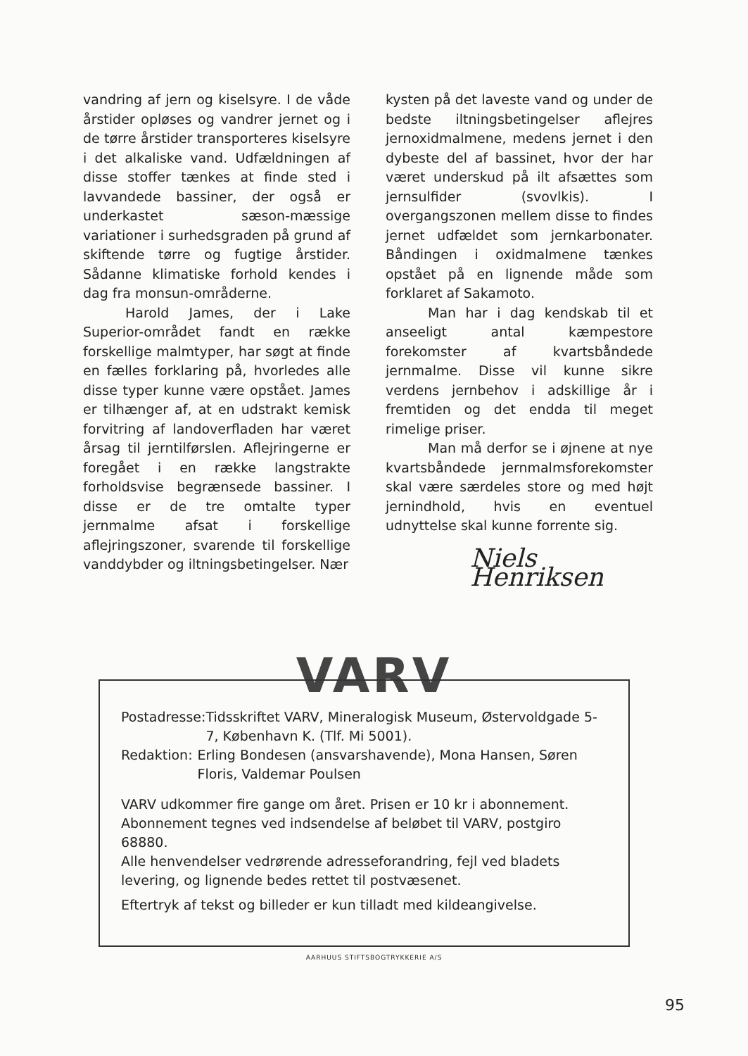vandring af jern og kiselsyre. I de våde årstider opløses og vandrer jernet og i de tørre årstider transporteres kiselsyre i det alkaliske vand. Udfældningen af disse stoffer tænkes at finde sted i lavvandede bassiner, der også er underkastet sæson-mæssige variationer i surhedsgraden på grund af skiftende tørre og fugtige årstider. Sådanne klimatiske forhold kendes i dag fra monsun-områderne.
Harold James, der i Lake Superior-området fandt en række forskellige malmtyper, har søgt at finde en fælles forklaring på, hvorledes alle disse typer kunne være opstået. James er tilhænger af, at en udstrakt kemisk forvitring af landoverfladen har været årsag til jerntilførslen. Aflejringerne er foregået i en række langstrakte forholdsvise begrænsede bassiner. I disse er de tre omtalte typer jernmalme afsat i forskellige aflejringszoner, svarende til forskellige vanddybder og iltningsbetingelser. Nær
kysten på det laveste vand og under de bedste iltningsbetingelser aflejres jernoxidmalmene, medens jernet i den dybeste del af bassinet, hvor der har været underskud på ilt afsættes som jernsulfider (svovlkis). I overgangszonen mellem disse to findes jernet udfældet som jernkarbonater. Båndingen i oxidmalmene tænkes opstået på en lignende måde som forklaret af Sakamoto.
Man har i dag kendskab til et anseeligt antal kæmpestore forekomster af kvartsbåndede jernmalme. Disse vil kunne sikre verdens jernbehov i adskillige år i fremtiden og det endda til meget rimelige priser.
Man må derfor se i øjnene at nye kvartsbåndede jernmalmsforekomster skal være særdeles store og med højt jernindhold, hvis en eventuel udnyttelse skal kunne forrente sig.
Niels Henriksen
VARV
Postadresse: Tidsskriftet VARV, Mineralogisk Museum, Østervoldgade 5-7, København K. (Tlf. Mi 5001).
Redaktion: Erling Bondesen (ansvarshavende), Mona Hansen, Søren Floris, Valdemar Poulsen
VARV udkommer fire gange om året. Prisen er 10 kr i abonnement. Abonnement tegnes ved indsendelse af beløbet til VARV, postgiro 68880.
Alle henvendelser vedrørende adresseforandring, fejl ved bladets levering, og lignende bedes rettet til postvæsenet.
Eftertryk af tekst og billeder er kun tilladt med kildeangivelse.
AARHUUS STIFTSBOGTRYKKERIE A/S
95